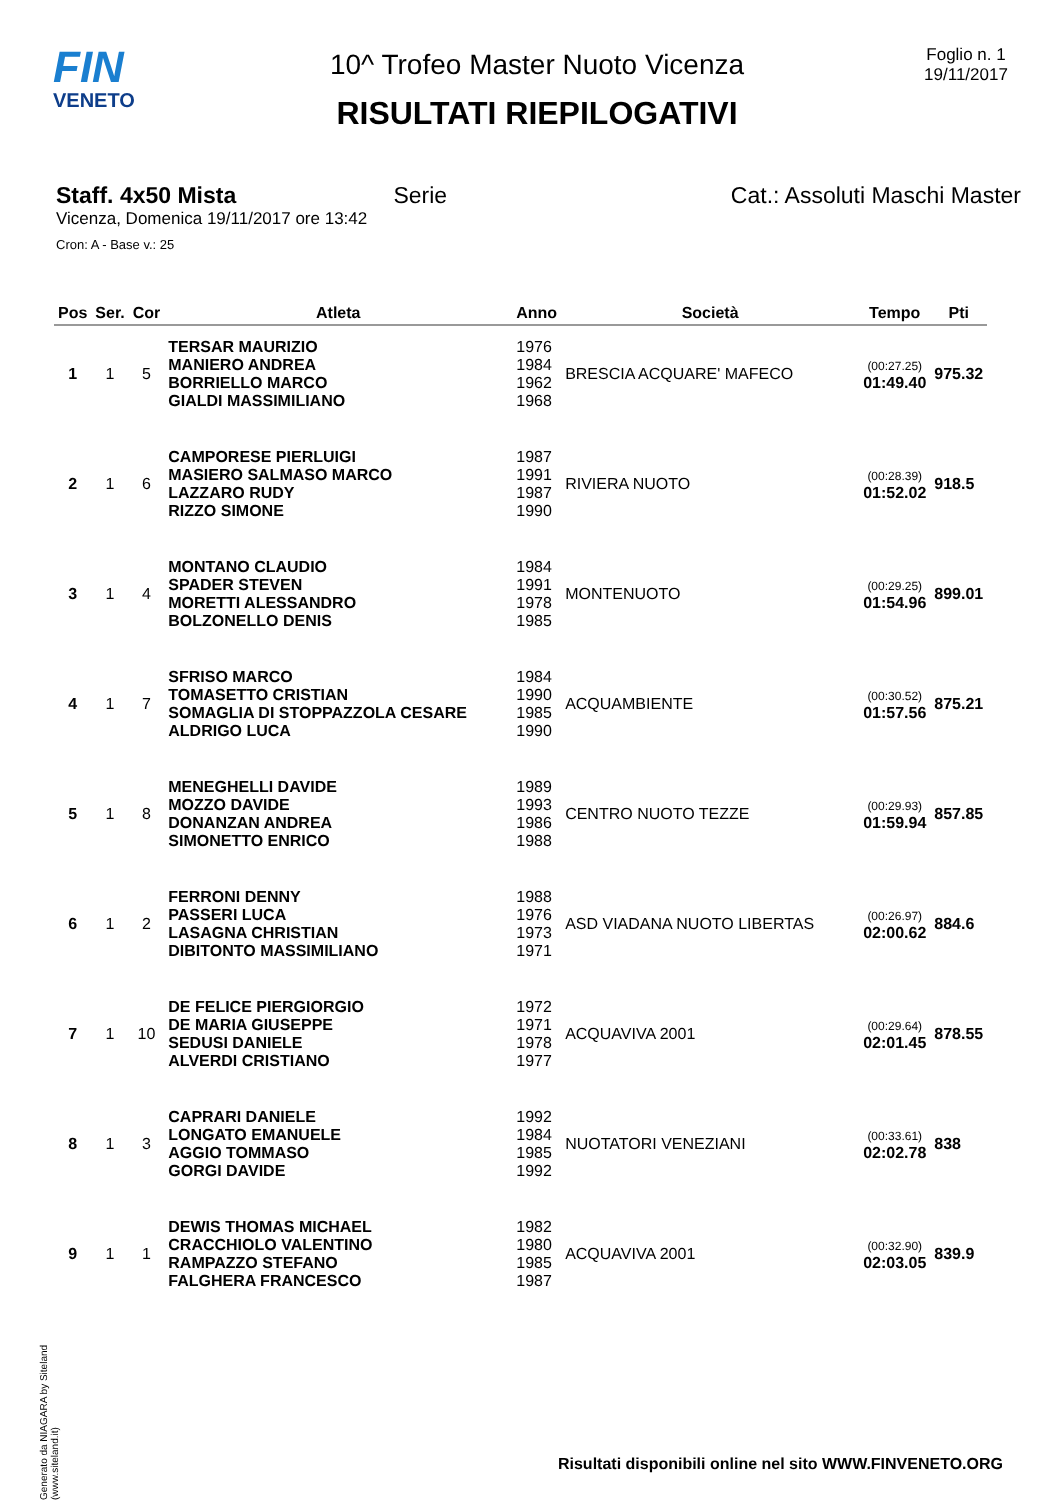FIN
VENETO
10^ Trofeo Master Nuoto Vicenza
RISULTATI RIEPILOGATIVI
Foglio n. 1
19/11/2017
Staff. 4x50 Mista Serie Cat.: Assoluti Maschi Master
Vicenza, Domenica 19/11/2017 ore 13:42
Cron: A - Base v.: 25
| Pos | Ser. | Cor | Atleta | Anno | Società | Tempo | Pti |
| --- | --- | --- | --- | --- | --- | --- | --- |
| 1 | 1 | 5 | TERSAR MAURIZIO MANIERO ANDREA BORRIELLO MARCO GIALDI MASSIMILIANO | 1976 1984 1962 1968 | BRESCIA ACQUARE' MAFECO | (00:27.25) 01:49.40 | 975.32 |
| 2 | 1 | 6 | CAMPORESE PIERLUIGI MASIERO SALMASO MARCO LAZZARO RUDY RIZZO SIMONE | 1987 1991 1987 1990 | RIVIERA NUOTO | (00:28.39) 01:52.02 | 918.5 |
| 3 | 1 | 4 | MONTANO CLAUDIO SPADER STEVEN MORETTI ALESSANDRO BOLZONELLO DENIS | 1984 1991 1978 1985 | MONTENUOTO | (00:29.25) 01:54.96 | 899.01 |
| 4 | 1 | 7 | SFRISO MARCO TOMASETTO CRISTIAN SOMAGLIA DI STOPPAZZOLA CESARE ALDRIGO LUCA | 1984 1990 1985 1990 | ACQUAMBIENTE | (00:30.52) 01:57.56 | 875.21 |
| 5 | 1 | 8 | MENEGHELLI DAVIDE MOZZO DAVIDE DONANZAN ANDREA SIMONETTO ENRICO | 1989 1993 1986 1988 | CENTRO NUOTO TEZZE | (00:29.93) 01:59.94 | 857.85 |
| 6 | 1 | 2 | FERRONI DENNY PASSERI LUCA LASAGNA CHRISTIAN DIBITONTO MASSIMILIANO | 1988 1976 1973 1971 | ASD VIADANA NUOTO LIBERTAS | (00:26.97) 02:00.62 | 884.6 |
| 7 | 1 | 10 | DE FELICE PIERGIORGIO DE MARIA GIUSEPPE SEDUSI DANIELE ALVERDI CRISTIANO | 1972 1971 1978 1977 | ACQUAVIVA 2001 | (00:29.64) 02:01.45 | 878.55 |
| 8 | 1 | 3 | CAPRARI DANIELE LONGATO EMANUELE AGGIO TOMMASO GORGI DAVIDE | 1992 1984 1985 1992 | NUOTATORI VENEZIANI | (00:33.61) 02:02.78 | 838 |
| 9 | 1 | 1 | DEWIS THOMAS MICHAEL CRACCHIOLO VALENTINO RAMPAZZO STEFANO FALGHERA FRANCESCO | 1982 1980 1985 1987 | ACQUAVIVA 2001 | (00:32.90) 02:03.05 | 839.9 |
Generato da NIAGARA by Siteland (www.siteland.it)
Risultati disponibili online nel sito WWW.FINVENETO.ORG